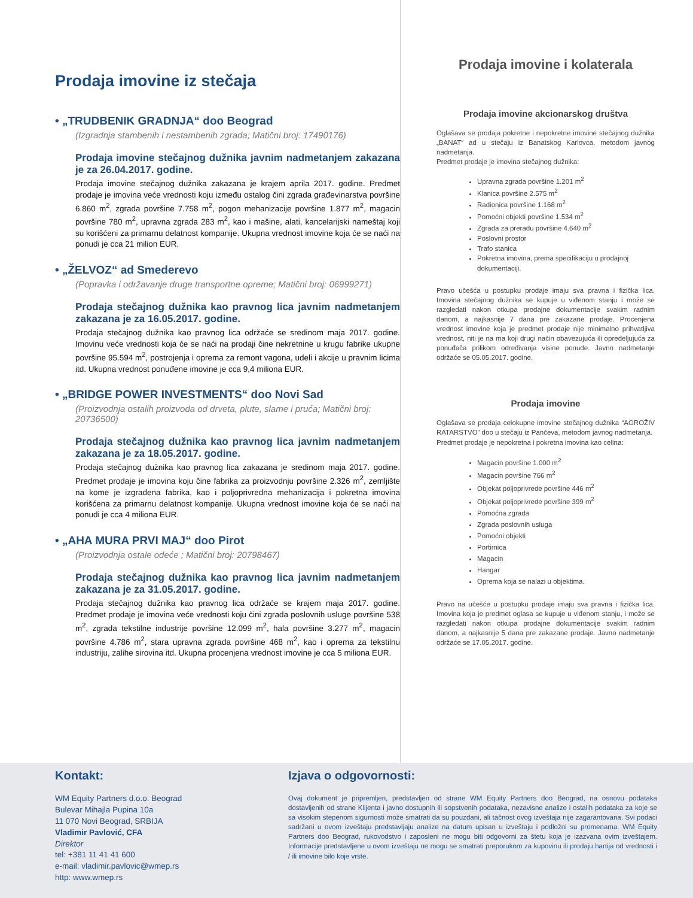Prodaja imovine iz stečaja
• „TRUDBENIK GRADNJA“ doo Beograd
(Izgradnja stambenih i nestambenih zgrada; Matični broj: 17490176)
Prodaja imovine stečajnog dužnika javnim nadmetanjem zakazana je za 26.04.2017. godine.
Prodaja imovine stečajnog dužnika zakazana je krajem aprila 2017. godine. Predmet prodaje je imovina veće vrednosti koju između ostalog čini zgrada građevinarstva površine 6.860 m<sup>2</sup>, zgrada površine 7.758 m<sup>2</sup>, pogon mehanizacije površine 1.877 m<sup>2</sup>, magacin površine 780 m<sup>2</sup>, upravna zgrada 283 m<sup>2</sup>, kao i mašine, alati, kancelarijski nameštaj koji su korišćeni za primarnu delatnost kompanije. Ukupna vrednost imovine koja će se naći na ponudi je cca 21 milion EUR.
• „ŽELVOZ“ ad Smederevo
(Popravka i održavanje druge transportne opreme; Matični broj: 06999271)
Prodaja stečajnog dužnika kao pravnog lica javnim nadmetanjem zakazana je za 16.05.2017. godine.
Prodaja stečajnog dužnika kao pravnog lica održaće se sredinom maja 2017. godine. Imovinu veće vrednosti koja će se naći na prodaji čine nekretnine u krugu fabrike ukupne površine 95.594 m<sup>2</sup>, postrojenja i oprema za remont vagona, udeli i akcije u pravnim licima itd. Ukupna vrednost ponuđene imovine je cca 9,4 miliona EUR.
• „BRIDGE POWER INVESTMENTS“ doo Novi Sad
(Proizvodnja ostalih proizvoda od drveta, plute, slame i pruća; Matični broj: 20736500)
Prodaja stečajnog dužnika kao pravnog lica javnim nadmetanjem zakazana je za 18.05.2017. godine.
Prodaja stečajnog dužnika kao pravnog lica zakazana je sredinom maja 2017. godine. Predmet prodaje je imovina koju čine fabrika za proizvodnju površine 2.326 m<sup>2</sup>, zemljište na kome je izgrađena fabrika, kao i poljoprivredna mehanizacija i pokretna imovina korišćena za primarnu delatnost kompanije. Ukupna vrednost imovine koja će se naći na ponudi je cca 4 miliona EUR.
• „AHA MURA PRVI MAJ“ doo Pirot
(Proizvodnja ostale odeće ; Matični broj: 20798467)
Prodaja stečajnog dužnika kao pravnog lica javnim nadmetanjem zakazana je za 31.05.2017. godine.
Prodaja stečajnog dužnika kao pravnog lica održaće se krajem maja 2017. godine. Predmet prodaje je imovina veće vrednosti koju čini zgrada poslovnih usluge površine 538 m<sup>2</sup>, zgrada tekstilne industrije površine 12.099 m<sup>2</sup>, hala površine 3.277 m<sup>2</sup>, magacin površine 4.786 m<sup>2</sup>, stara upravna zgrada površine 468 m<sup>2</sup>, kao i oprema za tekstilnu industriju, zalihe sirovina itd. Ukupna procenjena vrednost imovine je cca 5 miliona EUR.
Prodaja imovine i kolaterala
Prodaja imovine akcionarskog društva
Oglašava se prodaja pokretne i nepokretne imovine stečajnog dužnika „BANAT“ ad u stečaju iz Banatskog Karlovca, metodom javnog nadmetanja.
Predmet prodaje je imovina stečajnog dužnika:
Upravna zgrada površine 1.201 m<sup>2</sup>
Klanica površine 2.575 m<sup>2</sup>
Radionica površine 1.168 m<sup>2</sup>
Pomoćni objekti površine 1.534 m<sup>2</sup>
Zgrada za preradu površine 4.640 m<sup>2</sup>
Poslovni prostor
Trafo stanica
Pokretna imovina, prema specifikaciju u prodajnoj dokumentaciji.
Pravo učešća u postupku prodaje imaju sva pravna i fizička lica. Imovina stečajnog dužnika se kupuje u viđenom stanju i može se razgledati nakon otkupa prodajne dokumentacije svakim radnim danom, a najkasnije 7 dana pre zakazane prodaje. Procenjena vrednost imovine koja je predmet prodaje nije minimalno prihvatljiva vrednost, niti je na ma koji drugi način obavezujuća ili opredeljujuća za ponuđača prilikom određivanja visine ponude. Javno nadmetanje održaće se 05.05.2017. godine.
Prodaja imovine
Oglašava se prodaja celokupne imovine stečajnog dužnika “AGROŽIV RATARSTVO” doo u stečaju iz Pančeva, metodom javnog nadmetanja.
Predmet prodaje je nepokretna i pokretna imovina kao celina:
Magacin površine 1.000 m<sup>2</sup>
Magacin površine 766 m<sup>2</sup>
Objekat poljoprivrede površine 446 m<sup>2</sup>
Objekat poljoprivrede površine 399 m<sup>2</sup>
Pomoćna zgrada
Zgrada poslovnih usluga
Pomoćni objekti
Portirnica
Magacin
Hangar
Oprema koja se nalazi u objektima.
Pravo na učešće u postupku prodaje imaju sva pravna i fizička lica. Imovina koja je predmet oglasa se kupuje u viđenom stanju, i može se razgledati nakon otkupa prodajne dokumentacije svakim radnim danom, a najkasnije 5 dana pre zakazane prodaje. Javno nadmetanje održaće se 17.05.2017. godine.
Kontakt:
WM Equity Partners d.o.o. Beograd
Bulevar Mihajla Pupina 10a
11 070 Novi Beograd, SRBIJA
Vladimir Pavlović, CFA
Direktor
tel: +381 11 41 41 600
e-mail: vladimir.pavlovic@wmep.rs
http: www.wmep.rs
Izjava o odgovornosti:
Ovaj dokument je pripremljen, predstavljen od strane WM Equity Partners doo Beograd, na osnovu podataka dostavljenih od strane Klijenta i javno dostupnih ili sopstvenih podataka, nezavisne analize i ostalih podataka za koje se sa visokim stepenom sigurnosti može smatrati da su pouzdani, ali tačnost ovog izveštaja nije zagarantovana. Svi podaci sadržani u ovom izveštaju predstavljaju analize na datum upisan u izveštaju i podložni su promenama. WM Equity Partners doo Beograd, rukovodstvo i zaposleni ne mogu biti odgovorni za štetu koja je izazvana ovim izveštajem. Informacije predstavljene u ovom izveštaju ne mogu se smatrati preporukom za kupovinu ili prodaju hartija od vrednosti i / ili imovine bilo koje vrste.